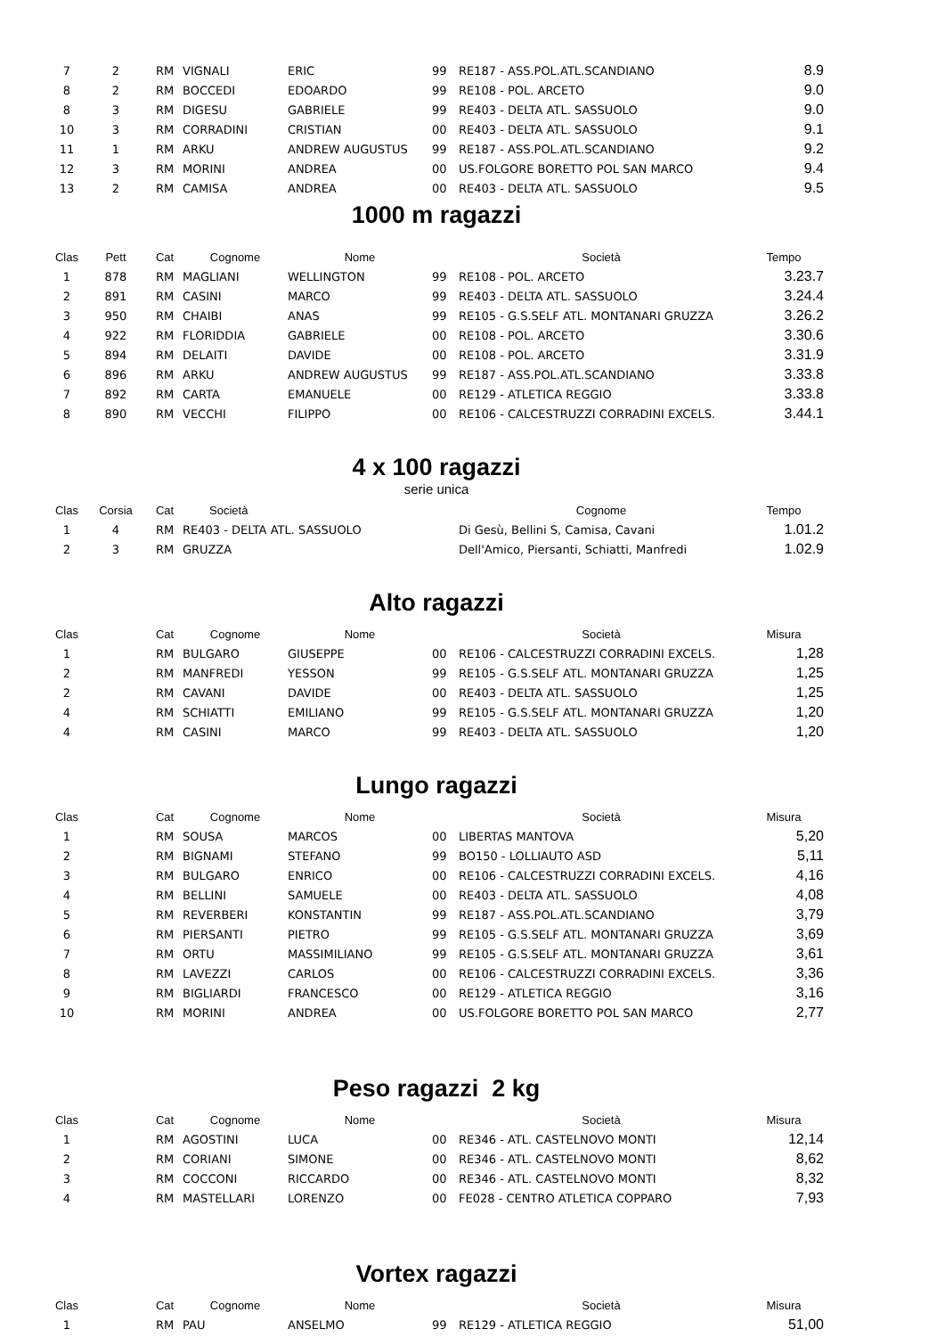| 7 | 2 | RM | VIGNALI | ERIC | 99 | RE187 - ASS.POL.ATL.SCANDIANO | 8.9 |
| 8 | 2 | RM | BOCCEDI | EDOARDO | 99 | RE108 - POL. ARCETO | 9.0 |
| 8 | 3 | RM | DIGESU | GABRIELE | 99 | RE403 - DELTA ATL. SASSUOLO | 9.0 |
| 10 | 3 | RM | CORRADINI | CRISTIAN | 00 | RE403 - DELTA ATL. SASSUOLO | 9.1 |
| 11 | 1 | RM | ARKU | ANDREW AUGUSTUS | 99 | RE187 - ASS.POL.ATL.SCANDIANO | 9.2 |
| 12 | 3 | RM | MORINI | ANDREA | 00 | US.FOLGORE BORETTO POL SAN MARCO | 9.4 |
| 13 | 2 | RM | CAMISA | ANDREA | 00 | RE403 - DELTA ATL. SASSUOLO | 9.5 |
1000 m ragazzi
| Clas | Pett | Cat | Cognome | Nome | | Società | Tempo |
| --- | --- | --- | --- | --- | --- | --- | --- |
| 1 | 878 | RM | MAGLIANI | WELLINGTON | 99 | RE108 - POL. ARCETO | 3.23.7 |
| 2 | 891 | RM | CASINI | MARCO | 99 | RE403 - DELTA ATL. SASSUOLO | 3.24.4 |
| 3 | 950 | RM | CHAIBI | ANAS | 99 | RE105 - G.S.SELF ATL. MONTANARI GRUZZA | 3.26.2 |
| 4 | 922 | RM | FLORIDDIA | GABRIELE | 00 | RE108 - POL. ARCETO | 3.30.6 |
| 5 | 894 | RM | DELAITI | DAVIDE | 00 | RE108 - POL. ARCETO | 3.31.9 |
| 6 | 896 | RM | ARKU | ANDREW AUGUSTUS | 99 | RE187 - ASS.POL.ATL.SCANDIANO | 3.33.8 |
| 7 | 892 | RM | CARTA | EMANUELE | 00 | RE129 - ATLETICA REGGIO | 3.33.8 |
| 8 | 890 | RM | VECCHI | FILIPPO | 00 | RE106 - CALCESTRUZZI CORRADINI EXCELS. | 3.44.1 |
4 x 100 ragazzi
serie unica
| Clas | Corsia | Cat | Società | Cognome | Tempo |
| --- | --- | --- | --- | --- | --- |
| 1 | 4 | RM | RE403 - DELTA ATL. SASSUOLO | Di Gesù, Bellini S, Camisa, Cavani | 1.01.2 |
| 2 | 3 | RM | GRUZZA | Dell'Amico, Piersanti, Schiatti, Manfredi | 1.02.9 |
Alto ragazzi
| Clas | | Cat | Cognome | Nome | | Società | Misura |
| --- | --- | --- | --- | --- | --- | --- | --- |
| 1 | | RM | BULGARO | GIUSEPPE | 00 | RE106 - CALCESTRUZZI CORRADINI EXCELS. | 1,28 |
| 2 | | RM | MANFREDI | YESSON | 99 | RE105 - G.S.SELF ATL. MONTANARI GRUZZA | 1,25 |
| 2 | | RM | CAVANI | DAVIDE | 00 | RE403 - DELTA ATL. SASSUOLO | 1,25 |
| 4 | | RM | SCHIATTI | EMILIANO | 99 | RE105 - G.S.SELF ATL. MONTANARI GRUZZA | 1,20 |
| 4 | | RM | CASINI | MARCO | 99 | RE403 - DELTA ATL. SASSUOLO | 1,20 |
Lungo ragazzi
| Clas | | Cat | Cognome | Nome | | Società | Misura |
| --- | --- | --- | --- | --- | --- | --- | --- |
| 1 | | RM | SOUSA | MARCOS | 00 | LIBERTAS MANTOVA | 5,20 |
| 2 | | RM | BIGNAMI | STEFANO | 99 | BO150 - LOLLIAUTO ASD | 5,11 |
| 3 | | RM | BULGARO | ENRICO | 00 | RE106 - CALCESTRUZZI CORRADINI EXCELS. | 4,16 |
| 4 | | RM | BELLINI | SAMUELE | 00 | RE403 - DELTA ATL. SASSUOLO | 4,08 |
| 5 | | RM | REVERBERI | KONSTANTIN | 99 | RE187 - ASS.POL.ATL.SCANDIANO | 3,79 |
| 6 | | RM | PIERSANTI | PIETRO | 99 | RE105 - G.S.SELF ATL. MONTANARI GRUZZA | 3,69 |
| 7 | | RM | ORTU | MASSIMILIANO | 99 | RE105 - G.S.SELF ATL. MONTANARI GRUZZA | 3,61 |
| 8 | | RM | LAVEZZI | CARLOS | 00 | RE106 - CALCESTRUZZI CORRADINI EXCELS. | 3,36 |
| 9 | | RM | BIGLIARDI | FRANCESCO | 00 | RE129 - ATLETICA REGGIO | 3,16 |
| 10 | | RM | MORINI | ANDREA | 00 | US.FOLGORE BORETTO POL SAN MARCO | 2,77 |
Peso ragazzi 2 kg
| Clas | | Cat | Cognome | Nome | | Società | Misura |
| --- | --- | --- | --- | --- | --- | --- | --- |
| 1 | | RM | AGOSTINI | LUCA | 00 | RE346 - ATL. CASTELNOVO MONTI | 12,14 |
| 2 | | RM | CORIANI | SIMONE | 00 | RE346 - ATL. CASTELNOVO MONTI | 8,62 |
| 3 | | RM | COCCONI | RICCARDO | 00 | RE346 - ATL. CASTELNOVO MONTI | 8,32 |
| 4 | | RM | MASTELLARI | LORENZO | 00 | FE028 - CENTRO ATLETICA COPPARO | 7,93 |
Vortex ragazzi
| Clas | | Cat | Cognome | Nome | | Società | Misura |
| --- | --- | --- | --- | --- | --- | --- | --- |
| 1 | | RM | PAU | ANSELMO | 99 | RE129 - ATLETICA REGGIO | 51,00 |